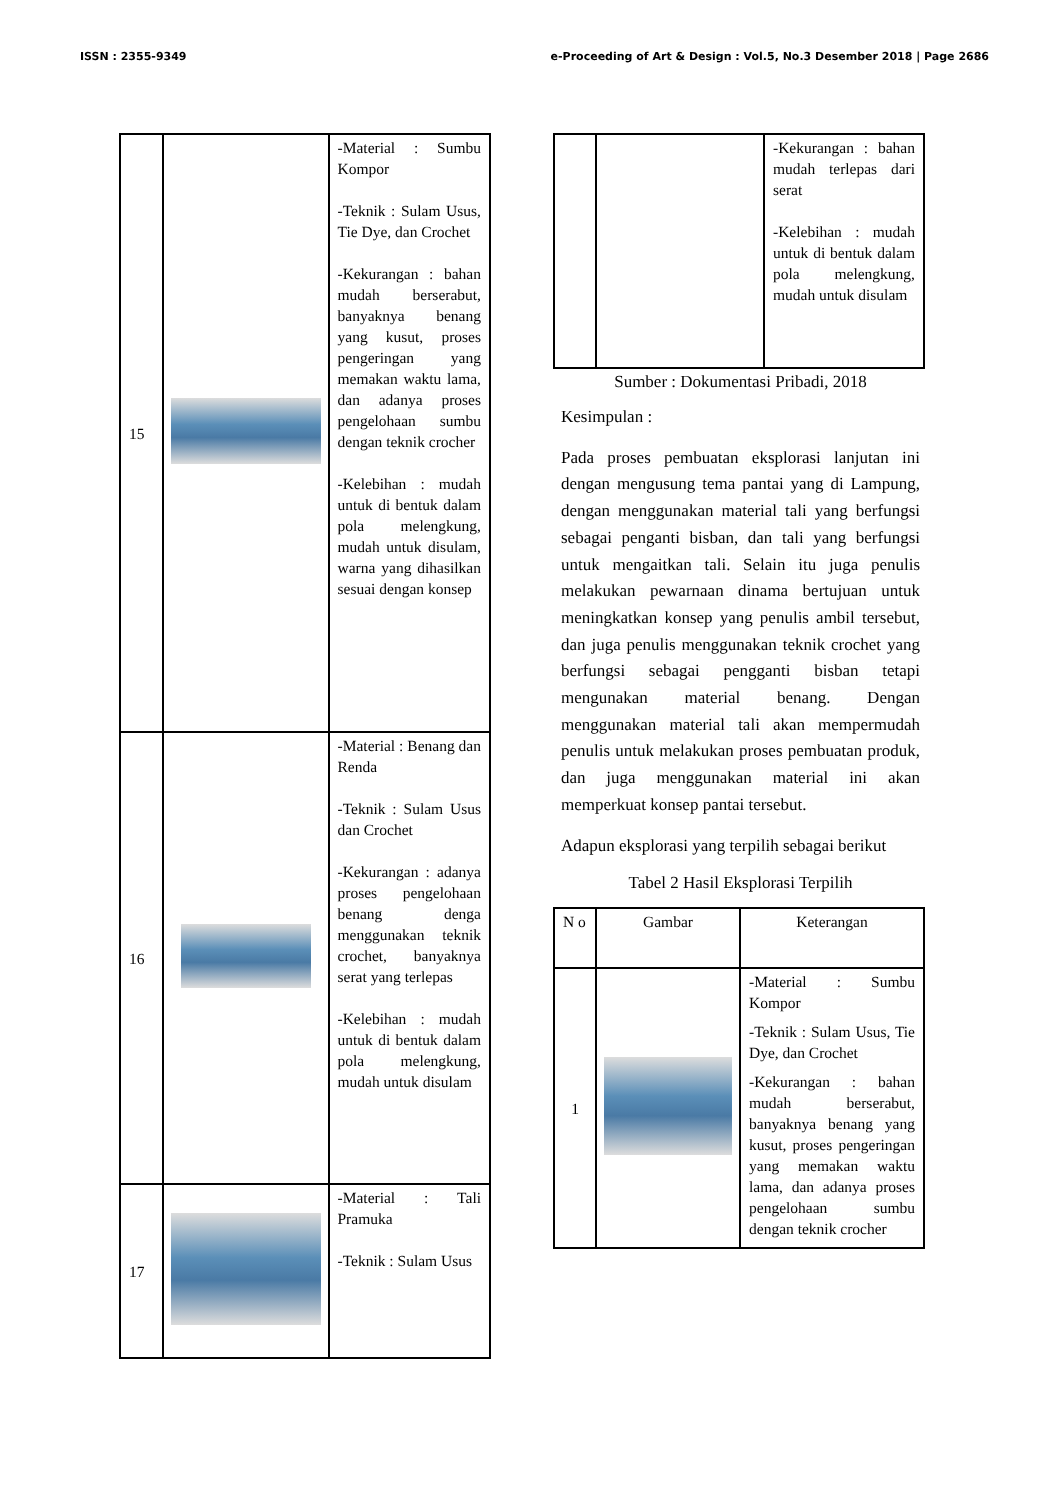ISSN : 2355-9349 e-Proceeding of Art & Design : Vol.5, No.3 Desember 2018 | Page 2686
| 15 | | -Material : Sumbu Kompor -Teknik : Sulam Usus, Tie Dye, dan Crochet -Kekurangan : bahan mudah berserabut, banyaknya benang yang kusut, proses pengeringan yang memakan waktu lama, dan adanya proses pengelohaan sumbu dengan teknik crocher -Kelebihan : mudah untuk di bentuk dalam pola melengkung, mudah untuk disulam, warna yang dihasilkan sesuai dengan konsep |
| 16 | | -Material : Benang dan Renda -Teknik : Sulam Usus dan Crochet -Kekurangan : adanya proses pengelohaan benang denga menggunakan teknik crochet, banyaknya serat yang terlepas -Kelebihan : mudah untuk di bentuk dalam pola melengkung, mudah untuk disulam |
| 17 | | -Material : Tali Pramuka -Teknik : Sulam Usus |
| | | -Kekurangan : bahan mudah terlepas dari serat -Kelebihan : mudah untuk di bentuk dalam pola melengkung, mudah untuk disulam |
Sumber : Dokumentasi Pribadi, 2018
Kesimpulan :
Pada proses pembuatan eksplorasi lanjutan ini dengan mengusung tema pantai yang di Lampung, dengan menggunakan material tali yang berfungsi sebagai penganti bisban, dan tali yang berfungsi untuk mengaitkan tali. Selain itu juga penulis melakukan pewarnaan dinama bertujuan untuk meningkatkan konsep yang penulis ambil tersebut, dan juga penulis menggunakan teknik crochet yang berfungsi sebagai pengganti bisban tetapi mengunakan material benang. Dengan menggunakan material tali akan mempermudah penulis untuk melakukan proses pembuatan produk, dan juga menggunakan material ini akan memperkuat konsep pantai tersebut.
Adapun eksplorasi yang terpilih sebagai berikut
Tabel 2 Hasil Eksplorasi Terpilih
| N o | Gambar | Keterangan |
| --- | --- | --- |
| 1 | | -Material : Sumbu Kompor -Teknik : Sulam Usus, Tie Dye, dan Crochet -Kekurangan : bahan mudah berserabut, banyaknya benang yang kusut, proses pengeringan yang memakan waktu lama, dan adanya proses pengelohaan sumbu dengan teknik crocher |